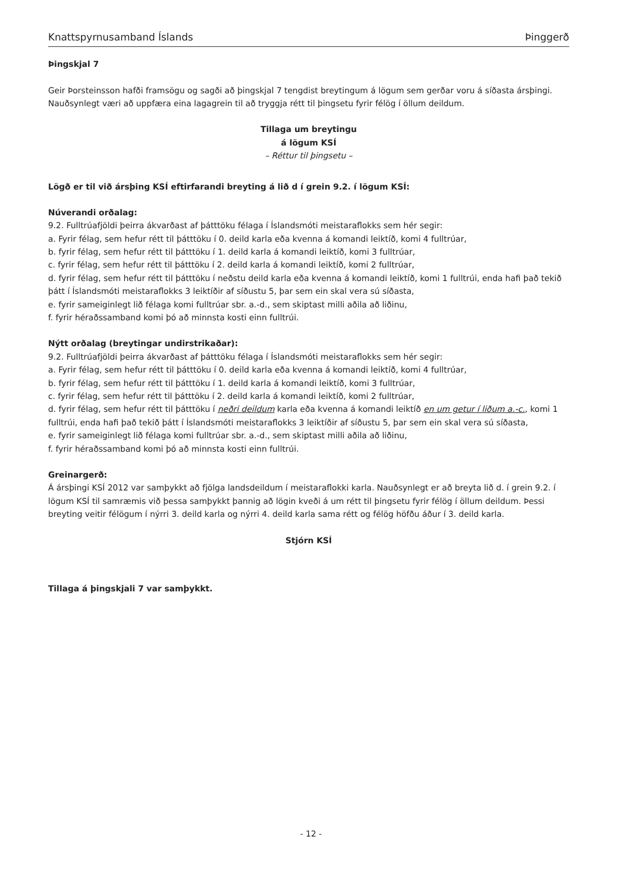Knattspyrnusamband Íslands Þinggerð
Þingskjal 7
Geir Þorsteinsson hafði framsögu og sagði að þingskjal 7 tengdist breytingum á lögum sem gerðar voru á síðasta ársþingi. Nauðsynlegt væri að uppfæra eina lagagrein til að tryggja rétt til þingsetu fyrir félög í öllum deildum.
Tillaga um breytingu
á lögum KSÍ
– Réttur til þingsetu –
Lögð er til við ársþing KSÍ eftirfarandi breyting á lið d í grein 9.2. í lögum KSÍ:
Núverandi orðalag:
9.2. Fulltrúafjöldi þeirra ákvarðast af þátttöku félaga í Íslandsmóti meistaraflokks sem hér segir:
a. Fyrir félag, sem hefur rétt til þátttöku í 0. deild karla eða kvenna á komandi leiktíð, komi 4 fulltrúar,
b. fyrir félag, sem hefur rétt til þátttöku í 1. deild karla á komandi leiktíð, komi 3 fulltrúar,
c. fyrir félag, sem hefur rétt til þátttöku í 2. deild karla á komandi leiktíð, komi 2 fulltrúar,
d. fyrir félag, sem hefur rétt til þátttöku í neðstu deild karla eða kvenna á komandi leiktíð, komi 1 fulltrúi, enda hafi það tekið þátt í Íslandsmóti meistaraflokks 3 leiktíðir af síðustu 5, þar sem ein skal vera sú síðasta,
e. fyrir sameiginlegt lið félaga komi fulltrúar sbr. a.-d., sem skiptast milli aðila að liðinu,
f. fyrir héraðssamband komi þó að minnsta kosti einn fulltrúi.
Nýtt orðalag (breytingar undirstrikaðar):
9.2. Fulltrúafjöldi þeirra ákvarðast af þátttöku félaga í Íslandsmóti meistaraflokks sem hér segir:
a. Fyrir félag, sem hefur rétt til þátttöku í 0. deild karla eða kvenna á komandi leiktíð, komi 4 fulltrúar,
b. fyrir félag, sem hefur rétt til þátttöku í 1. deild karla á komandi leiktíð, komi 3 fulltrúar,
c. fyrir félag, sem hefur rétt til þátttöku í 2. deild karla á komandi leiktíð, komi 2 fulltrúar,
d. fyrir félag, sem hefur rétt til þátttöku í neðri deildum karla eða kvenna á komandi leiktíð en um getur í liðum a.-c., komi 1 fulltrúi, enda hafi það tekið þátt í Íslandsmóti meistaraflokks 3 leiktíðir af síðustu 5, þar sem ein skal vera sú síðasta,
e. fyrir sameiginlegt lið félaga komi fulltrúar sbr. a.-d., sem skiptast milli aðila að liðinu,
f. fyrir héraðssamband komi þó að minnsta kosti einn fulltrúi.
Greinargerð:
Á ársþingi KSÍ 2012 var samþykkt að fjölga landsdeildum í meistaraflokki karla. Nauðsynlegt er að breyta lið d. í grein 9.2. í lögum KSÍ til samræmis við þessa samþykkt þannig að lögin kveði á um rétt til þingsetu fyrir félög í öllum deildum. Þessi breyting veitir félögum í nýrri 3. deild karla og nýrri 4. deild karla sama rétt og félög höfðu áður í 3. deild karla.
Stjórn KSÍ
Tillaga á þingskjali 7 var samþykkt.
- 12 -